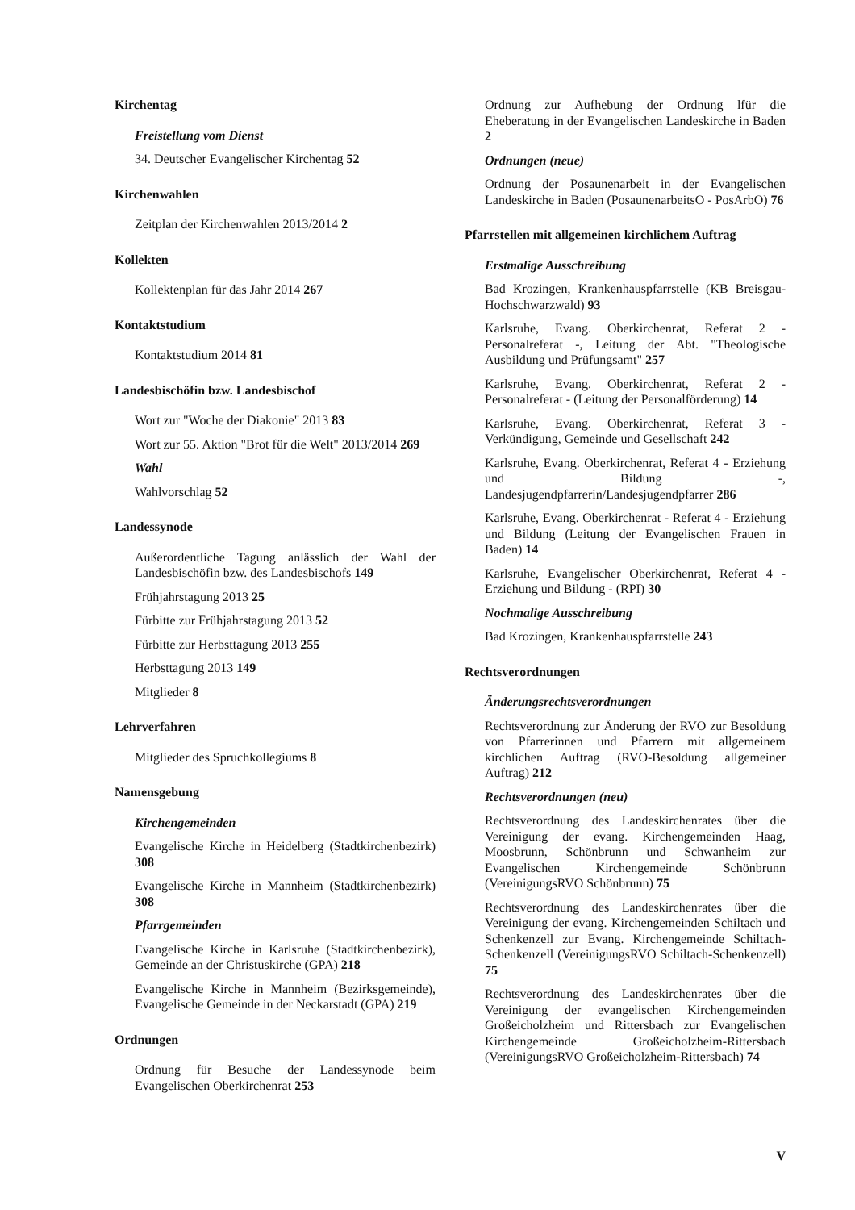Kirchentag
Freistellung vom Dienst
34. Deutscher Evangelischer Kirchentag 52
Kirchenwahlen
Zeitplan der Kirchenwahlen 2013/2014 2
Kollekten
Kollektenplan für das Jahr 2014 267
Kontaktstudium
Kontaktstudium 2014 81
Landesbischöfin bzw. Landesbischof
Wort zur "Woche der Diakonie" 2013 83
Wort zur 55. Aktion "Brot für die Welt" 2013/2014 269
Wahl
Wahlvorschlag 52
Landessynode
Außerordentliche Tagung anlässlich der Wahl der Landesbischöfin bzw. des Landesbischofs 149
Frühjahrstagung 2013 25
Fürbitte zur Frühjahrstagung 2013 52
Fürbitte zur Herbsttagung 2013 255
Herbsttagung 2013 149
Mitglieder 8
Lehrverfahren
Mitglieder des Spruchkollegiums 8
Namensgebung
Kirchengemeinden
Evangelische Kirche in Heidelberg (Stadtkirchenbezirk) 308
Evangelische Kirche in Mannheim (Stadtkirchenbezirk) 308
Pfarrgemeinden
Evangelische Kirche in Karlsruhe (Stadtkirchenbezirk), Gemeinde an der Christuskirche (GPA) 218
Evangelische Kirche in Mannheim (Bezirksgemeinde), Evangelische Gemeinde in der Neckarstadt (GPA) 219
Ordnungen
Ordnung für Besuche der Landessynode beim Evangelischen Oberkirchenrat 253
Ordnung zur Aufhebung der Ordnung lfür die Eheberatung in der Evangelischen Landeskirche in Baden 2
Ordnungen (neue)
Ordnung der Posaunenarbeit in der Evangelischen Landeskirche in Baden (PosaunenarbeitsO - PosArbO) 76
Pfarrstellen mit allgemeinen kirchlichem Auftrag
Erstmalige Ausschreibung
Bad Krozingen, Krankenhauspfarrstelle (KB Breisgau-Hochschwarzwald) 93
Karlsruhe, Evang. Oberkirchenrat, Referat 2 - Personalreferat -, Leitung der Abt. "Theologische Ausbildung und Prüfungsamt" 257
Karlsruhe, Evang. Oberkirchenrat, Referat 2 - Personalreferat - (Leitung der Personalförderung) 14
Karlsruhe, Evang. Oberkirchenrat, Referat 3 - Verkündigung, Gemeinde und Gesellschaft 242
Karlsruhe, Evang. Oberkirchenrat, Referat 4 - Erziehung und Bildung -, Landesjugendpfarrerin/Landesjugendpfarrer 286
Karlsruhe, Evang. Oberkirchenrat - Referat 4 - Erziehung und Bildung (Leitung der Evangelischen Frauen in Baden) 14
Karlsruhe, Evangelischer Oberkirchenrat, Referat 4 - Erziehung und Bildung - (RPI) 30
Nochmalige Ausschreibung
Bad Krozingen, Krankenhauspfarrstelle 243
Rechtsverordnungen
Änderungsrechtsverordnungen
Rechtsverordnung zur Änderung der RVO zur Besoldung von Pfarrerinnen und Pfarrern mit allgemeinem kirchlichen Auftrag (RVO-Besoldung allgemeiner Auftrag) 212
Rechtsverordnungen (neu)
Rechtsverordnung des Landeskirchenrates über die Vereinigung der evang. Kirchengemeinden Haag, Moosbrunn, Schönbrunn und Schwanheim zur Evangelischen Kirchengemeinde Schönbrunn (VereinigungsRVO Schönbrunn) 75
Rechtsverordnung des Landeskirchenrates über die Vereinigung der evang. Kirchengemeinden Schiltach und Schenkenzell zur Evang. Kirchengemeinde Schiltach-Schenkenzell (VereinigungsRVO Schiltach-Schenkenzell) 75
Rechtsverordnung des Landeskirchenrates über die Vereinigung der evangelischen Kirchengemeinden Großeicholzheim und Rittersbach zur Evangelischen Kirchengemeinde Großeicholzheim-Rittersbach (VereinigungsRVO Großeicholzheim-Rittersbach) 74
V